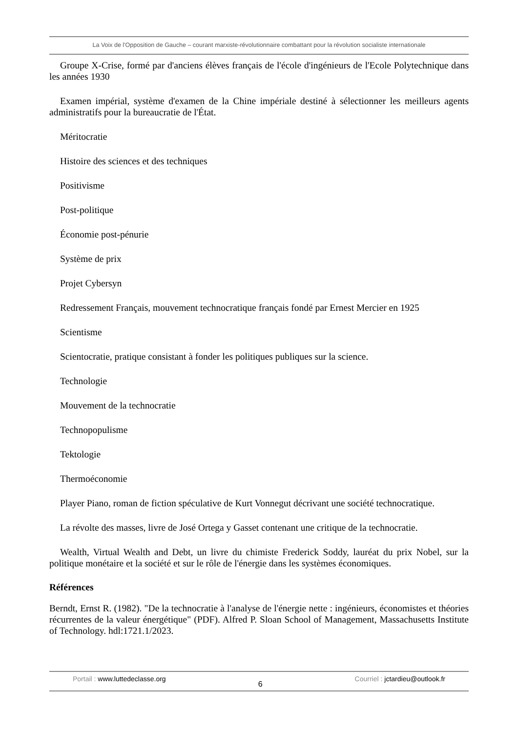La Voix de l'Opposition de Gauche – courant marxiste-révolutionnaire combattant pour la révolution socialiste internationale
Groupe X-Crise, formé par d'anciens élèves français de l'école d'ingénieurs de l'Ecole Polytechnique dans les années 1930
Examen impérial, système d'examen de la Chine impériale destiné à sélectionner les meilleurs agents administratifs pour la bureaucratie de l'État.
Méritocratie
Histoire des sciences et des techniques
Positivisme
Post-politique
Économie post-pénurie
Système de prix
Projet Cybersyn
Redressement Français, mouvement technocratique français fondé par Ernest Mercier en 1925
Scientisme
Scientocratie, pratique consistant à fonder les politiques publiques sur la science.
Technologie
Mouvement de la technocratie
Technopopulisme
Tektologie
Thermoéconomie
Player Piano, roman de fiction spéculative de Kurt Vonnegut décrivant une société technocratique.
La révolte des masses, livre de José Ortega y Gasset contenant une critique de la technocratie.
Wealth, Virtual Wealth and Debt, un livre du chimiste Frederick Soddy, lauréat du prix Nobel, sur la politique monétaire et la société et sur le rôle de l'énergie dans les systèmes économiques.
Références
Berndt, Ernst R. (1982). "De la technocratie à l'analyse de l'énergie nette : ingénieurs, économistes et théories récurrentes de la valeur énergétique" (PDF). Alfred P. Sloan School of Management, Massachusetts Institute of Technology. hdl:1721.1/2023.
Portail : www.luttedeclasse.org
6
Courriel : jctardieu@outlook.fr